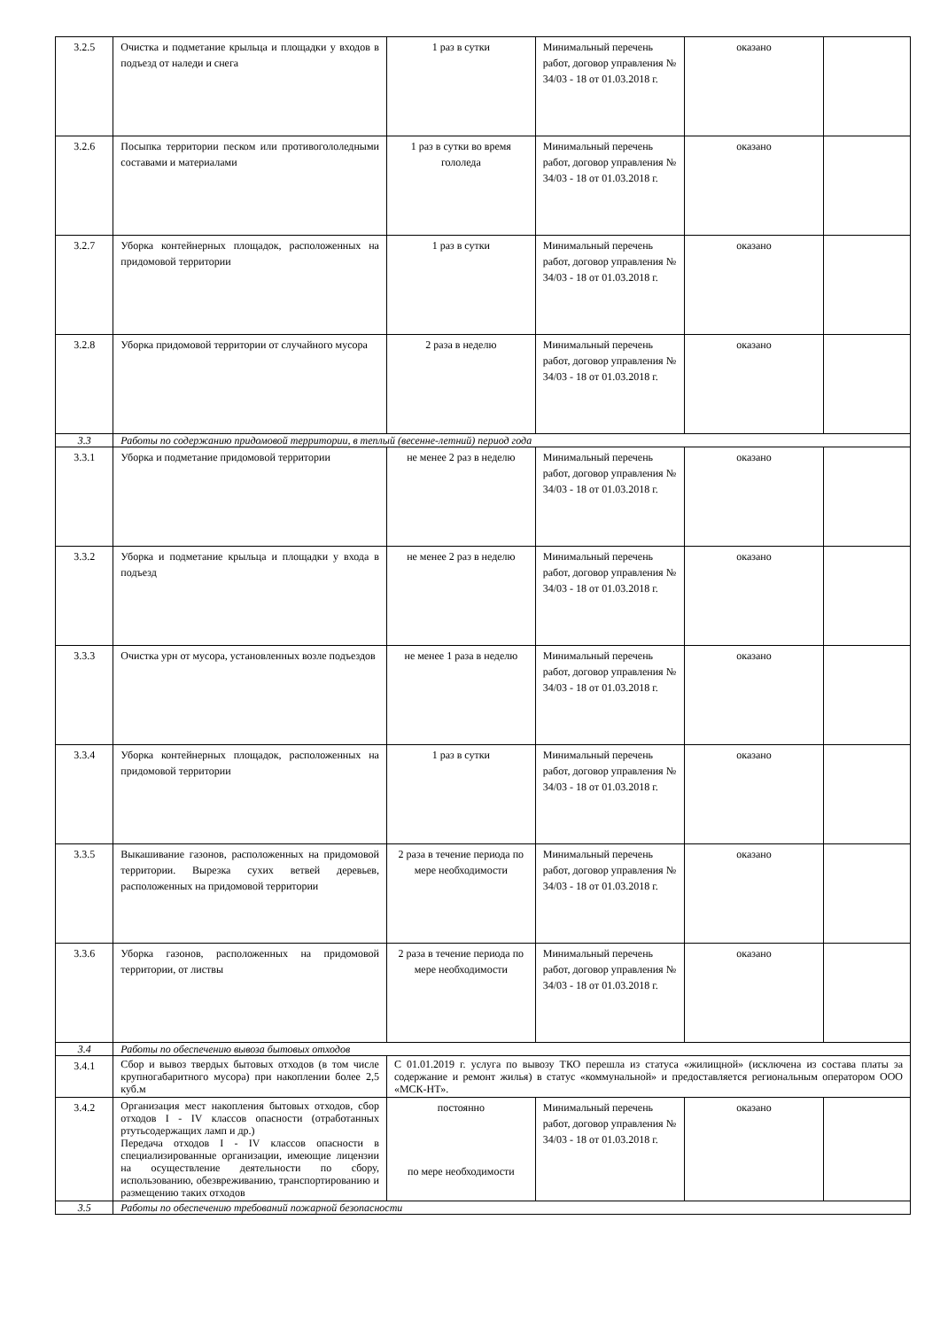| 3.2.5 | Очистка и подметание крыльца и площадки у входов в подъезд от наледи и снега | 1 раз в сутки | Минимальный перечень работ, договор управления № 34/03 - 18 от 01.03.2018 г. | оказано | |
| 3.2.6 | Посыпка территории песком или противогололедными составами и материалами | 1 раз в сутки во время гололеда | Минимальный перечень работ, договор управления № 34/03 - 18 от 01.03.2018 г. | оказано | |
| 3.2.7 | Уборка контейнерных площадок, расположенных на придомовой территории | 1 раз в сутки | Минимальный перечень работ, договор управления № 34/03 - 18 от 01.03.2018 г. | оказано | |
| 3.2.8 | Уборка придомовой территории от случайного мусора | 2 раза в неделю | Минимальный перечень работ, договор управления № 34/03 - 18 от 01.03.2018 г. | оказано | |
| 3.3 | Работы по содержанию придомовой территории, в теплый (весенне-летний) период года | | | | |
| 3.3.1 | Уборка и подметание придомовой территории | не менее 2 раз в неделю | Минимальный перечень работ, договор управления № 34/03 - 18 от 01.03.2018 г. | оказано | |
| 3.3.2 | Уборка и подметание крыльца и площадки у входа в подъезд | не менее 2 раз в неделю | Минимальный перечень работ, договор управления № 34/03 - 18 от 01.03.2018 г. | оказано | |
| 3.3.3 | Очистка урн от мусора, установленных возле подъездов | не менее 1 раза в неделю | Минимальный перечень работ, договор управления № 34/03 - 18 от 01.03.2018 г. | оказано | |
| 3.3.4 | Уборка контейнерных площадок, расположенных на придомовой территории | 1 раз в сутки | Минимальный перечень работ, договор управления № 34/03 - 18 от 01.03.2018 г. | оказано | |
| 3.3.5 | Выкашивание газонов, расположенных на придомовой территории. Вырезка сухих ветвей деревьев, расположенных на придомовой территории | 2 раза в течение периода по мере необходимости | Минимальный перечень работ, договор управления № 34/03 - 18 от 01.03.2018 г. | оказано | |
| 3.3.6 | Уборка газонов, расположенных на придомовой территории, от листвы | 2 раза в течение периода по мере необходимости | Минимальный перечень работ, договор управления № 34/03 - 18 от 01.03.2018 г. | оказано | |
| 3.4 | Работы по обеспечению вывоза бытовых отходов | | | | |
| 3.4.1 | Сбор и вывоз твердых бытовых отходов (в том числе крупногабаритного мусора) при накоплении более 2,5 куб.м | С 01.01.2019 г. услуга по вывозу ТКО перешла из статуса «жилищной» (исключена из состава платы за содержание и ремонт жилья) в статус «коммунальной» и предоставляется региональным оператором ООО «МСК-НТ». | | | |
| 3.4.2 | Организация мест накопления бытовых отходов, сбор отходов I - IV классов опасности (отработанных ртутьсодержащих ламп и др.) Передача отходов I - IV классов опасности в специализированные организации, имеющие лицензии на осуществление деятельности по сбору, использованию, обезвреживанию, транспортированию и размещению таких отходов | постоянно по мере необходимости | Минимальный перечень работ, договор управления № 34/03 - 18 от 01.03.2018 г. | оказано | |
| 3.5 | Работы по обеспечению требований пожарной безопасности | | | | |